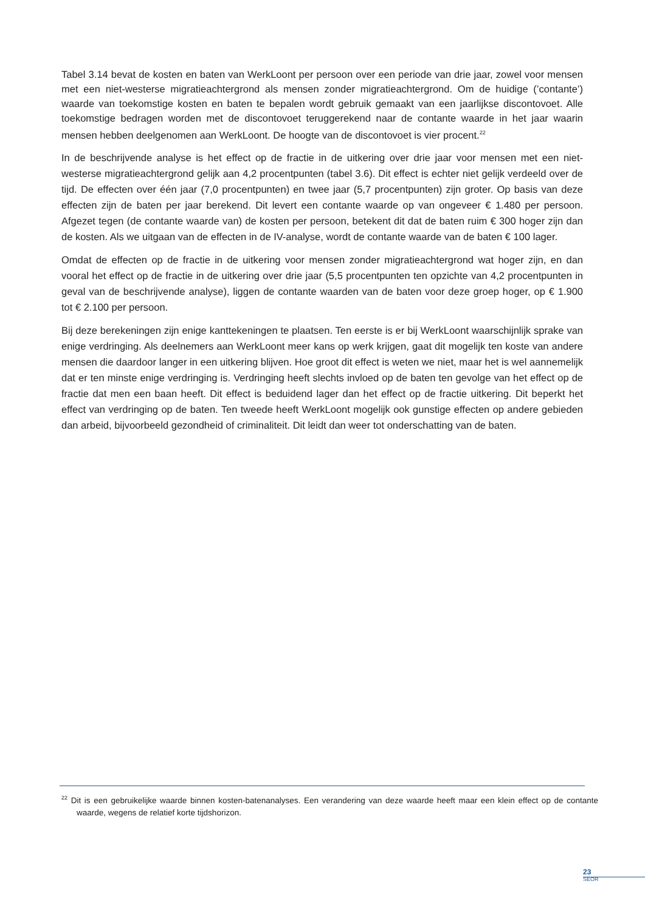Tabel 3.14 bevat de kosten en baten van WerkLoont per persoon over een periode van drie jaar, zowel voor mensen met een niet-westerse migratieachtergrond als mensen zonder migratieachtergrond. Om de huidige (’contante’) waarde van toekomstige kosten en baten te bepalen wordt gebruik gemaakt van een jaarlijkse discontovoet. Alle toekomstige bedragen worden met de discontovoet teruggerekend naar de contante waarde in het jaar waarin mensen hebben deelgenomen aan WerkLoont. De hoogte van de discontovoet is vier procent.<sup>22</sup>
In de beschrijvende analyse is het effect op de fractie in de uitkering over drie jaar voor mensen met een niet-westerse migratieachtergrond gelijk aan 4,2 procentpunten (tabel 3.6). Dit effect is echter niet gelijk verdeeld over de tijd. De effecten over één jaar (7,0 procentpunten) en twee jaar (5,7 procentpunten) zijn groter. Op basis van deze effecten zijn de baten per jaar berekend. Dit levert een contante waarde op van ongeveer € 1.480 per persoon. Afgezet tegen (de contante waarde van) de kosten per persoon, betekent dit dat de baten ruim € 300 hoger zijn dan de kosten. Als we uitgaan van de effecten in de IV-analyse, wordt de contante waarde van de baten € 100 lager.
Omdat de effecten op de fractie in de uitkering voor mensen zonder migratieachtergrond wat hoger zijn, en dan vooral het effect op de fractie in de uitkering over drie jaar (5,5 procentpunten ten opzichte van 4,2 procentpunten in geval van de beschrijvende analyse), liggen de contante waarden van de baten voor deze groep hoger, op € 1.900 tot € 2.100 per persoon.
Bij deze berekeningen zijn enige kanttekeningen te plaatsen. Ten eerste is er bij WerkLoont waarschijnlijk sprake van enige verdringing. Als deelnemers aan WerkLoont meer kans op werk krijgen, gaat dit mogelijk ten koste van andere mensen die daardoor langer in een uitkering blijven. Hoe groot dit effect is weten we niet, maar het is wel aannemelijk dat er ten minste enige verdringing is. Verdringing heeft slechts invloed op de baten ten gevolge van het effect op de fractie dat men een baan heeft. Dit effect is beduidend lager dan het effect op de fractie uitkering. Dit beperkt het effect van verdringing op de baten. Ten tweede heeft WerkLoont mogelijk ook gunstige effecten op andere gebieden dan arbeid, bijvoorbeeld gezondheid of criminaliteit. Dit leidt dan weer tot onderschatting van de baten.
<sup>22</sup> Dit is een gebruikelijke waarde binnen kosten-batenanalyses. Een verandering van deze waarde heeft maar een klein effect op de contante waarde, wegens de relatief korte tijdshorizon.
23
SEOR